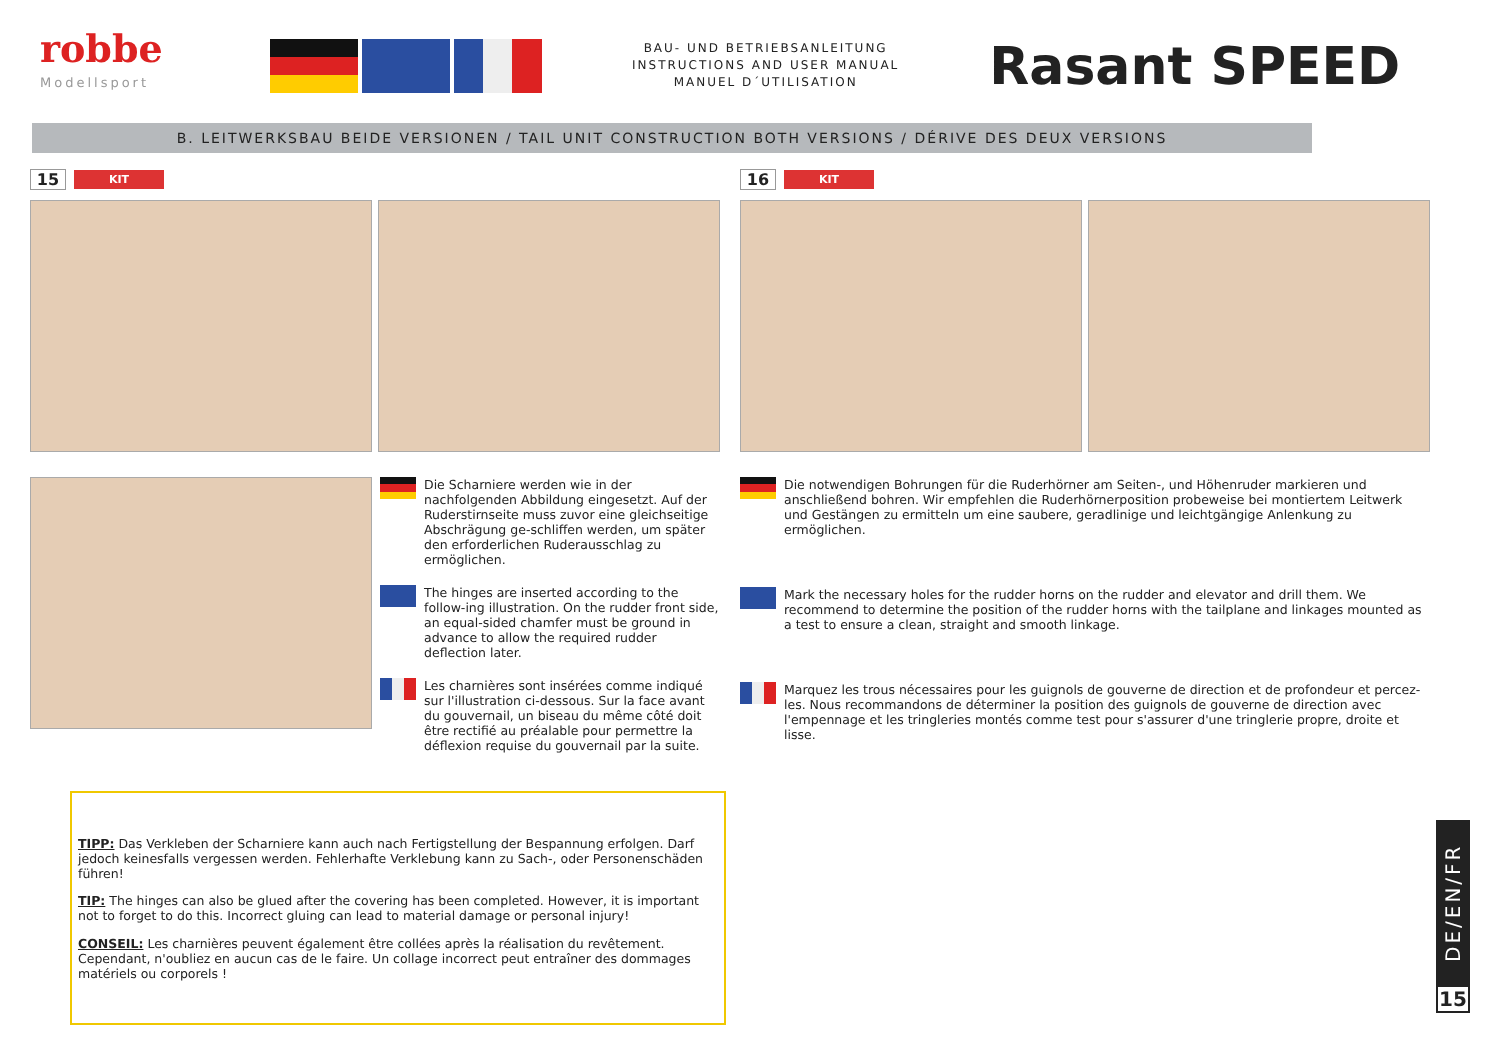robbe
Modellsport
BAU- UND BETRIEBSANLEITUNG
INSTRUCTIONS AND USER MANUAL
MANUEL D´UTILISATION
Rasant SPEED
B. LEITWERKSBAU BEIDE VERSIONEN / TAIL UNIT CONSTRUCTION BOTH VERSIONS / DÉRIVE DES DEUX VERSIONS
15 KIT
Die Scharniere werden wie in der nachfolgenden Abbildung eingesetzt. Auf der Ruderstirnseite muss zuvor eine gleichseitige Abschrägung ge-schliffen werden, um später den erforderlichen Ruderausschlag zu ermöglichen.
The hinges are inserted according to the follow-ing illustration. On the rudder front side, an equal-sided chamfer must be ground in advance to allow the required rudder deflection later.
Les charnières sont insérées comme indiqué sur l'illustration ci-dessous. Sur la face avant du gouvernail, un biseau du même côté doit être rectifié au préalable pour permettre la déflexion requise du gouvernail par la suite.
16 KIT
Die notwendigen Bohrungen für die Ruderhörner am Seiten-, und Höhenruder markieren und anschließend bohren. Wir empfehlen die Ruderhörnerposition probeweise bei montiertem Leitwerk und Gestängen zu ermitteln um eine saubere, geradlinige und leichtgängige Anlenkung zu ermöglichen.
Mark the necessary holes for the rudder horns on the rudder and elevator and drill them. We recommend to determine the position of the rudder horns with the tailplane and linkages mounted as a test to ensure a clean, straight and smooth linkage.
Marquez les trous nécessaires pour les guignols de gouverne de direction et de profondeur et percez-les. Nous recommandons de déterminer la position des guignols de gouverne de direction avec l'empennage et les tringleries montés comme test pour s'assurer d'une tringlerie propre, droite et lisse.
TIPP: Das Verkleben der Scharniere kann auch nach Fertigstellung der Bespannung erfolgen. Darf jedoch keinesfalls vergessen werden. Fehlerhafte Verklebung kann zu Sach-, oder Personenschäden führen!
TIP: The hinges can also be glued after the covering has been completed. However, it is important not to forget to do this. Incorrect gluing can lead to material damage or personal injury!
CONSEIL: Les charnières peuvent également être collées après la réalisation du revêtement. Cependant, n'oubliez en aucun cas de le faire. Un collage incorrect peut entraîner des dommages matériels ou corporels !
DE/EN/FR
15